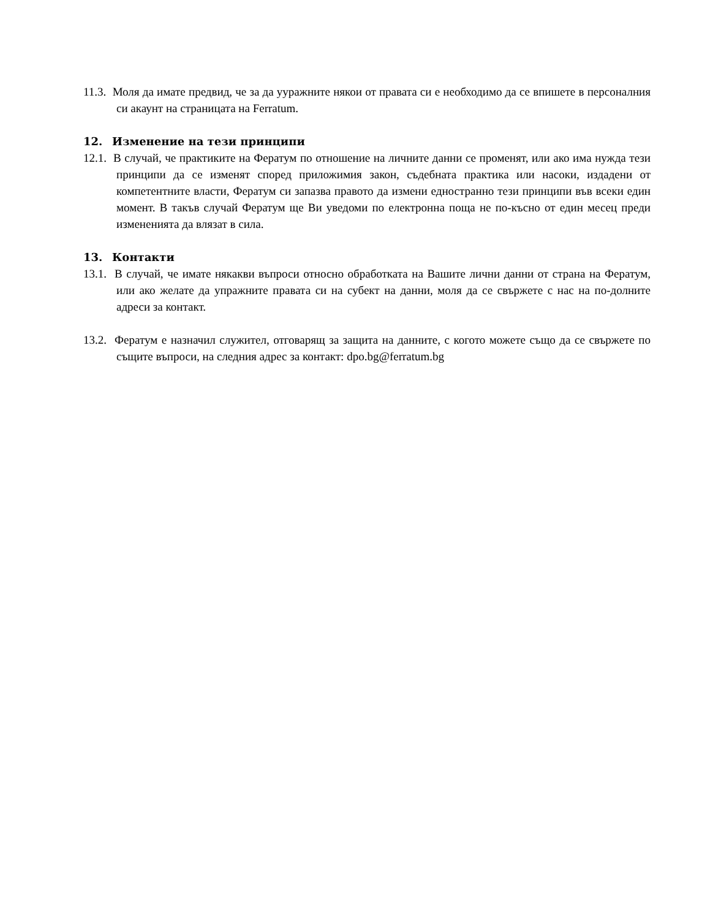11.3. Моля да имате предвид, че за да ууражните някои от правата си е необходимо да се впишете в персоналния си акаунт на страницата на Ferratum.
12. Изменение на тези принципи
12.1. В случай, че практиките на Фератум по отношение на личните данни се променят, или ако има нужда тези принципи да се изменят според приложимия закон, съдебната практика или насоки, издадени от компетентните власти, Фератум си запазва правото да измени едностранно тези принципи във всеки един момент. В такъв случай Фератум ще Ви уведоми по електронна поща не по-късно от един месец преди измененията да влязат в сила.
13. Контакти
13.1. В случай, че имате някакви въпроси относно обработката на Вашите лични данни от страна на Фератум, или ако желате да упражните правата си на субект на данни, моля да се свържете с нас на по-долните адреси за контакт.
13.2. Фератум е назначил служител, отговарящ за защита на данните, с когото можете също да се свържете по същите въпроси, на следния адрес за контакт: dpo.bg@ferratum.bg